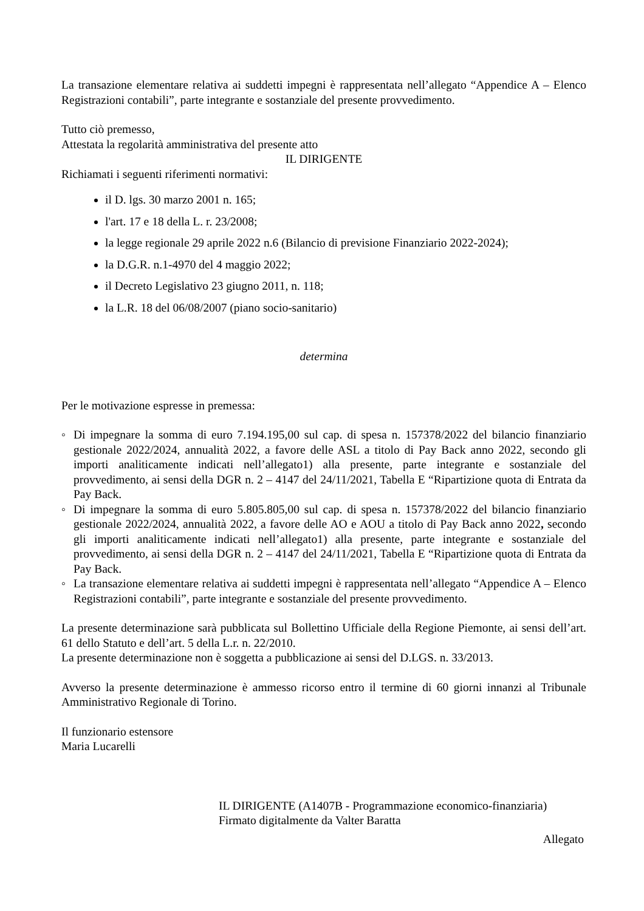La transazione elementare relativa ai suddetti impegni è rappresentata nell’allegato “Appendice A – Elenco Registrazioni contabili”, parte integrante e sostanziale del presente provvedimento.
Tutto ciò premesso,
Attestata la regolarità amministrativa del presente atto
IL DIRIGENTE
Richiamati i seguenti riferimenti normativi:
il D. lgs. 30 marzo 2001 n. 165;
l'art. 17 e 18 della L. r. 23/2008;
la legge regionale 29 aprile 2022 n.6 (Bilancio di previsione Finanziario 2022-2024);
la D.G.R. n.1-4970 del 4 maggio 2022;
il Decreto Legislativo 23 giugno 2011, n. 118;
la L.R. 18 del 06/08/2007 (piano socio-sanitario)
determina
Per le motivazione espresse in premessa:
◦ Di impegnare la somma di euro 7.194.195,00 sul cap. di spesa n. 157378/2022 del bilancio finanziario gestionale 2022/2024, annualità 2022, a favore delle ASL a titolo di Pay Back anno 2022, secondo gli importi analiticamente indicati nell’allegato1) alla presente, parte integrante e sostanziale del provvedimento, ai sensi della DGR n. 2 – 4147 del 24/11/2021, Tabella E “Ripartizione quota di Entrata da Pay Back.
◦ Di impegnare la somma di euro 5.805.805,00 sul cap. di spesa n. 157378/2022 del bilancio finanziario gestionale 2022/2024, annualità 2022, a favore delle AO e AOU a titolo di Pay Back anno 2022, secondo gli importi analiticamente indicati nell’allegato1) alla presente, parte integrante e sostanziale del provvedimento, ai sensi della DGR n. 2 – 4147 del 24/11/2021, Tabella E “Ripartizione quota di Entrata da Pay Back.
◦ La transazione elementare relativa ai suddetti impegni è rappresentata nell’allegato “Appendice A – Elenco Registrazioni contabili”, parte integrante e sostanziale del presente provvedimento.
La presente determinazione sarà pubblicata sul Bollettino Ufficiale della Regione Piemonte, ai sensi dell’art. 61 dello Statuto e dell’art. 5 della L.r. n. 22/2010.
La presente determinazione non è soggetta a pubblicazione ai sensi del D.LGS. n. 33/2013.
Avverso la presente determinazione è ammesso ricorso entro il termine di 60 giorni innanzi al Tribunale Amministrativo Regionale di Torino.
Il funzionario estensore
Maria Lucarelli
IL DIRIGENTE (A1407B - Programmazione economico-finanziaria)
Firmato digitalmente da Valter Baratta
Allegato